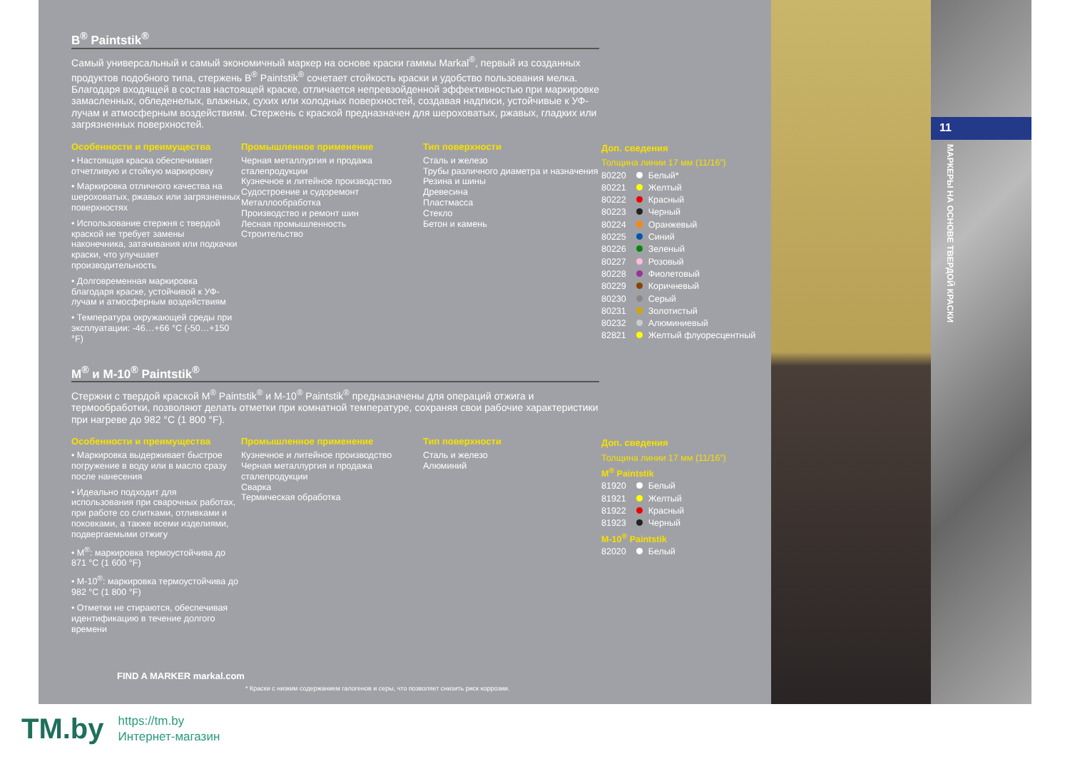B<sup>®</sup> Paintstik<sup>®</sup>
Самый универсальный и самый экономичный маркер на основе краски гаммы Markal<sup>®</sup>, первый из созданных продуктов подобного типа, стержень B<sup>®</sup> Paintstik<sup>®</sup> сочетает стойкость краски и удобство пользования мелка. Благодаря входящей в состав настоящей краске, отличается непревзойденной эффективностью при маркировке замасленных, обледенелых, влажных, сухих или холодных поверхностей, создавая надписи, устойчивые к УФ-лучам и атмосферным воздействиям. Стержень с краской предназначен для шероховатых, ржавых, гладких или загрязненных поверхностей.
Особенности и преимущества
• Настоящая краска обеспечивает отчетливую и стойкую маркировку
• Маркировка отличного качества на шероховатых, ржавых или загрязненных поверхностях
• Использование стержня с твердой краской не требует замены наконечника, затачивания или подкачки краски, что улучшает производительность
• Долговременная маркировка благодаря краске, устойчивой к УФ-лучам и атмосферным воздействиям
• Температура окружающей среды при эксплуатации: -46…+66 °C (-50…+150 °F)
Промышленное применение
Черная металлургия и продажа сталепродукции
Кузнечное и литейное производство
Судостроение и судоремонт
Металлообработка
Производство и ремонт шин
Лесная промышленность
Строительство
Тип поверхности
Сталь и железо
Трубы различного диаметра и назначения
Резина и шины
Древесина
Пластмасса
Стекло
Бетон и камень
Доп. сведения
Толщина линии 17 мм (11/16”)
80220 Белый*
80221 Желтый
80222 Красный
80223 Черный
80224 Оранжевый
80225 Синий
80226 Зеленый
80227 Розовый
80228 Фиолетовый
80229 Коричневый
80230 Серый
80231 Золотистый
80232 Алюминиевый
82821 Желтый флуоресцентный
M<sup>®</sup> и M-10<sup>®</sup> Paintstik<sup>®</sup>
Стержни с твердой краской M<sup>®</sup> Paintstik<sup>®</sup> и M-10<sup>®</sup> Paintstik<sup>®</sup> предназначены для операций отжига и термообработки, позволяют делать отметки при комнатной температуре, сохраняя свои рабочие характеристики при нагреве до 982 °C (1 800 °F).
Особенности и преимущества
• Маркировка выдерживает быстрое погружение в воду или в масло сразу после нанесения
• Идеально подходит для использования при сварочных работах, при работе со слитками, отливками и поковками, а также всеми изделиями, подвергаемыми отжигу
• M<sup>®</sup>: маркировка термоустойчива до 871 °C (1 600 °F)
• M-10<sup>®</sup>: маркировка термоустойчива до 982 °C (1 800 °F)
• Отметки не стираются, обеспечивая идентификацию в течение долгого времени
Промышленное применение
Кузнечное и литейное производство
Черная металлургия и продажа сталепродукции
Сварка
Термическая обработка
Тип поверхности
Сталь и железо
Алюминий
Доп. сведения
Толщина линии 17 мм (11/16”)
M<sup>®</sup> Paintstik
81920 Белый
81921 Желтый
81922 Красный
81923 Черный
M-10<sup>®</sup> Paintstik
82020 Белый
FIND A MARKER markal.com
* Краски с низким содержанием галогенов и серы, что позволяет снизить риск коррозии.
11
МАРКЕРЫ НА ОСНОВЕ ТВЕРДОЙ КРАСКИ
TM.by https://tm.by
Интернет-магазин